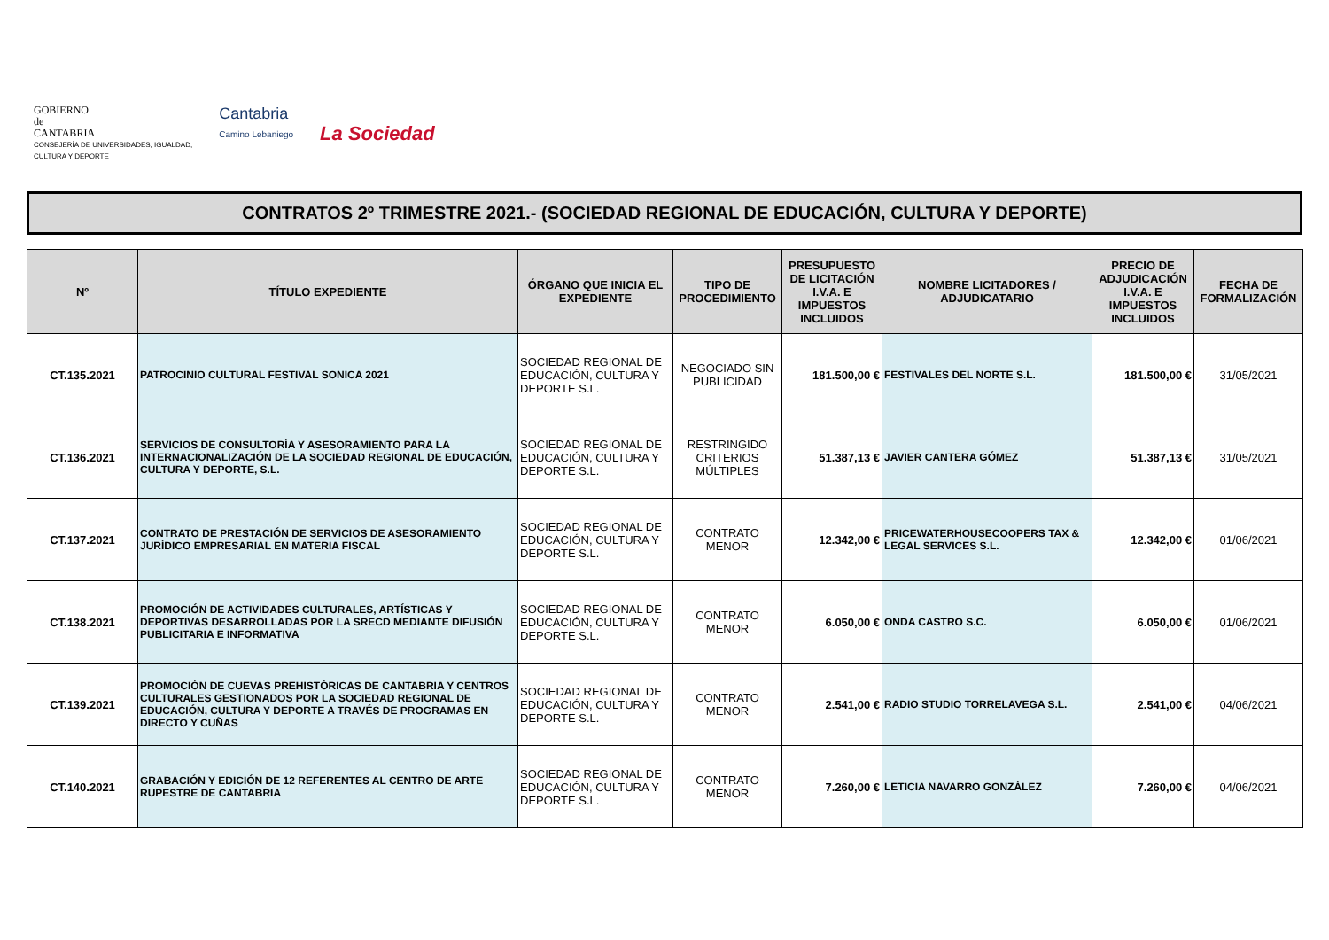GOBIERNO
de
CANTABRIA
CONSEJERÍA DE UNIVERSIDADES, IGUALDAD,
CULTURA Y DEPORTE
Cantabria
Camino Lebaniego
La Sociedad
CONTRATOS 2º TRIMESTRE 2021.- (SOCIEDAD REGIONAL DE EDUCACIÓN, CULTURA Y DEPORTE)
| Nº | TÍTULO EXPEDIENTE | ÓRGANO QUE INICIA EL EXPEDIENTE | TIPO DE PROCEDIMIENTO | PRESUPUESTO DE LICITACIÓN I.V.A. E IMPUESTOS INCLUIDOS | NOMBRE LICITADORES / ADJUDICATARIO | PRECIO DE ADJUDICACIÓN I.V.A. E IMPUESTOS INCLUIDOS | FECHA DE FORMALIZACIÓN |
| --- | --- | --- | --- | --- | --- | --- | --- |
| CT.135.2021 | PATROCINIO CULTURAL FESTIVAL SONICA 2021 | SOCIEDAD REGIONAL DE EDUCACIÓN, CULTURA Y DEPORTE S.L. | NEGOCIADO SIN PUBLICIDAD | 181.500,00 € | FESTIVALES DEL NORTE S.L. | 181.500,00 € | 31/05/2021 |
| CT.136.2021 | SERVICIOS DE CONSULTORÍA Y ASESORAMIENTO PARA LA INTERNACIONALIZACIÓN DE LA SOCIEDAD REGIONAL DE EDUCACIÓN, CULTURA Y DEPORTE, S.L. | SOCIEDAD REGIONAL DE EDUCACIÓN, CULTURA Y DEPORTE S.L. | RESTRINGIDO CRITERIOS MÚLTIPLES | 51.387,13 € | JAVIER CANTERA GÓMEZ | 51.387,13 € | 31/05/2021 |
| CT.137.2021 | CONTRATO DE PRESTACIÓN DE SERVICIOS DE ASESORAMIENTO JURÍDICO EMPRESARIAL EN MATERIA FISCAL | SOCIEDAD REGIONAL DE EDUCACIÓN, CULTURA Y DEPORTE S.L. | CONTRATO MENOR | 12.342,00 € | PRICEWATERHOUSECOOPERS TAX & LEGAL SERVICES S.L. | 12.342,00 € | 01/06/2021 |
| CT.138.2021 | PROMOCIÓN DE ACTIVIDADES CULTURALES, ARTÍSTICAS Y DEPORTIVAS DESARROLLADAS POR LA SRECD MEDIANTE DIFUSIÓN PUBLICITARIA E INFORMATIVA | SOCIEDAD REGIONAL DE EDUCACIÓN, CULTURA Y DEPORTE S.L. | CONTRATO MENOR | 6.050,00 € | ONDA CASTRO S.C. | 6.050,00 € | 01/06/2021 |
| CT.139.2021 | PROMOCIÓN DE CUEVAS PREHISTÓRICAS DE CANTABRIA Y CENTROS CULTURALES GESTIONADOS POR LA SOCIEDAD REGIONAL DE EDUCACIÓN, CULTURA Y DEPORTE A TRAVÉS DE PROGRAMAS EN DIRECTO Y CUÑAS | SOCIEDAD REGIONAL DE EDUCACIÓN, CULTURA Y DEPORTE S.L. | CONTRATO MENOR | 2.541,00 € | RADIO STUDIO TORRELAVEGA S.L. | 2.541,00 € | 04/06/2021 |
| CT.140.2021 | GRABACIÓN Y EDICIÓN DE 12 REFERENTES AL CENTRO DE ARTE RUPESTRE DE CANTABRIA | SOCIEDAD REGIONAL DE EDUCACIÓN, CULTURA Y DEPORTE S.L. | CONTRATO MENOR | 7.260,00 € | LETICIA NAVARRO GONZÁLEZ | 7.260,00 € | 04/06/2021 |